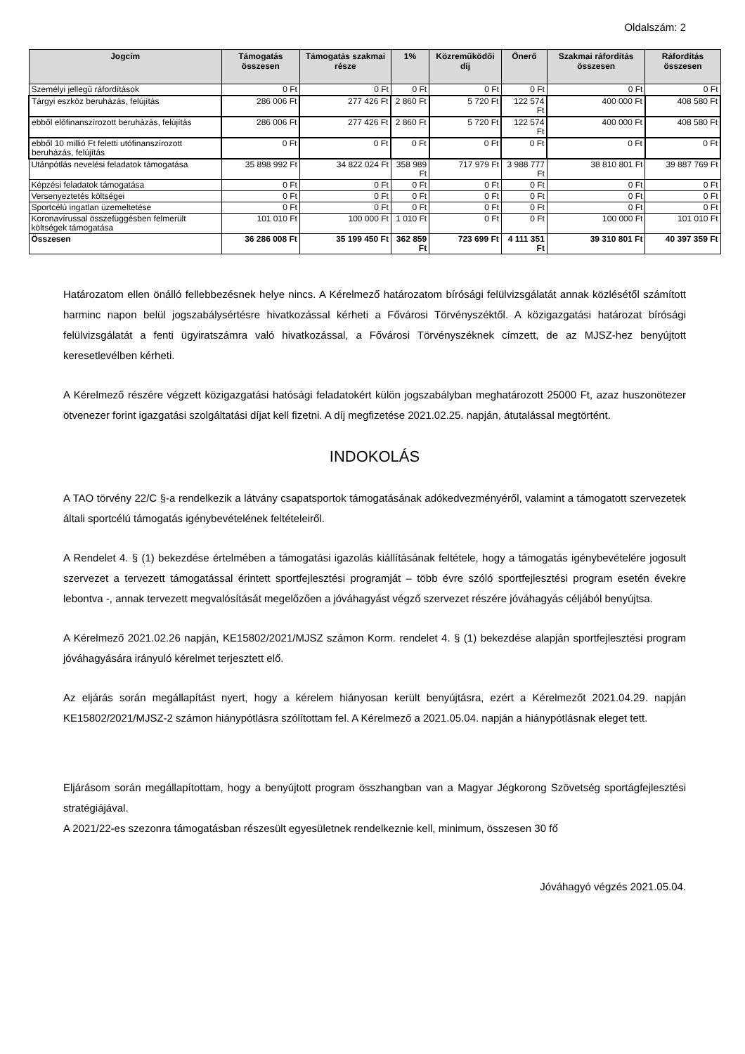Oldalszám: 2
| Jogcím | Támogatás összesen | Támogatás szakmai része | 1% | Közreműködői díj | Önerő | Szakmai ráfordítás összesen | Ráfordítás összesen |
| --- | --- | --- | --- | --- | --- | --- | --- |
| Személyi jellegű ráfordítások | 0 Ft | 0 Ft | 0 Ft | 0 Ft | 0 Ft | 0 Ft | 0 Ft |
| Tárgyi eszköz beruházás, felújítás | 286 006 Ft | 277 426 Ft | 2 860 Ft | 5 720 Ft | 122 574 Ft | 400 000 Ft | 408 580 Ft |
| ebből előfinanszírozott beruházás, felújítás | 286 006 Ft | 277 426 Ft | 2 860 Ft | 5 720 Ft | 122 574 Ft | 400 000 Ft | 408 580 Ft |
| ebből 10 millió Ft feletti utófinanszírozott beruházás, felújítás | 0 Ft | 0 Ft | 0 Ft | 0 Ft | 0 Ft | 0 Ft | 0 Ft |
| Utánpótlás nevelési feladatok támogatása | 35 898 992 Ft | 34 822 024 Ft | 358 989 Ft | 717 979 Ft | 3 988 777 Ft | 38 810 801 Ft | 39 887 769 Ft |
| Képzési feladatok támogatása | 0 Ft | 0 Ft | 0 Ft | 0 Ft | 0 Ft | 0 Ft | 0 Ft |
| Versenyeztetés költségei | 0 Ft | 0 Ft | 0 Ft | 0 Ft | 0 Ft | 0 Ft | 0 Ft |
| Sportcélú ingatlan üzemeltetése | 0 Ft | 0 Ft | 0 Ft | 0 Ft | 0 Ft | 0 Ft | 0 Ft |
| Koronavírussal összefüggésben felmerült költségek támogatása | 101 010 Ft | 100 000 Ft | 1 010 Ft | 0 Ft | 0 Ft | 100 000 Ft | 101 010 Ft |
| Összesen | 36 286 008 Ft | 35 199 450 Ft | 362 859 Ft | 723 699 Ft | 4 111 351 Ft | 39 310 801 Ft | 40 397 359 Ft |
Határozatom ellen önálló fellebbezésnek helye nincs. A Kérelmező határozatom bírósági felülvizsgálatát annak közlésétől számított harminc napon belül jogszabálysértésre hivatkozással kérheti a Fővárosi Törvényszéktől. A közigazgatási határozat bírósági felülvizsgálatát a fenti ügyiratszámra való hivatkozással, a Fővárosi Törvényszéknek címzett, de az MJSZ-hez benyújtott keresetlevélben kérheti.
A Kérelmező részére végzett közigazgatási hatósági feladatokért külön jogszabályban meghatározott 25000 Ft, azaz huszonötezer ötvenezer forint igazgatási szolgáltatási díjat kell fizetni. A díj megfizetése 2021.02.25. napján, átutalással megtörtént.
INDOKOLÁS
A TAO törvény 22/C §-a rendelkezik a látvány csapatsportok támogatásának adókedvezményéről, valamint a támogatott szervezetek általi sportcélú támogatás igénybevételének feltételeiről.
A Rendelet 4. § (1) bekezdése értelmében a támogatási igazolás kiállításának feltétele, hogy a támogatás igénybevételére jogosult szervezet a tervezett támogatással érintett sportfejlesztési programját – több évre szóló sportfejlesztési program esetén évekre lebontva -, annak tervezett megvalósítását megelőzően a jóváhagyást végző szervezet részére jóváhagyás céljából benyújtsa.
A Kérelmező 2021.02.26 napján, KE15802/2021/MJSZ számon Korm. rendelet 4. § (1) bekezdése alapján sportfejlesztési program jóváhagyására irányuló kérelmet terjesztett elő.
Az eljárás során megállapítást nyert, hogy a kérelem hiányosan került benyújtásra, ezért a Kérelmezőt 2021.04.29. napján KE15802/2021/MJSZ-2 számon hiánypótlásra szólítottam fel. A Kérelmező a 2021.05.04. napján a hiánypótlásnak eleget tett.
Eljárásom során megállapítottam, hogy a benyújtott program összhangban van a Magyar Jégkorong Szövetség sportágfejlesztési stratégiájával.
A 2021/22-es szezonra támogatásban részesült egyesületnek rendelkeznie kell, minimum, összesen 30 fő
Jóváhagyó végzés 2021.05.04.